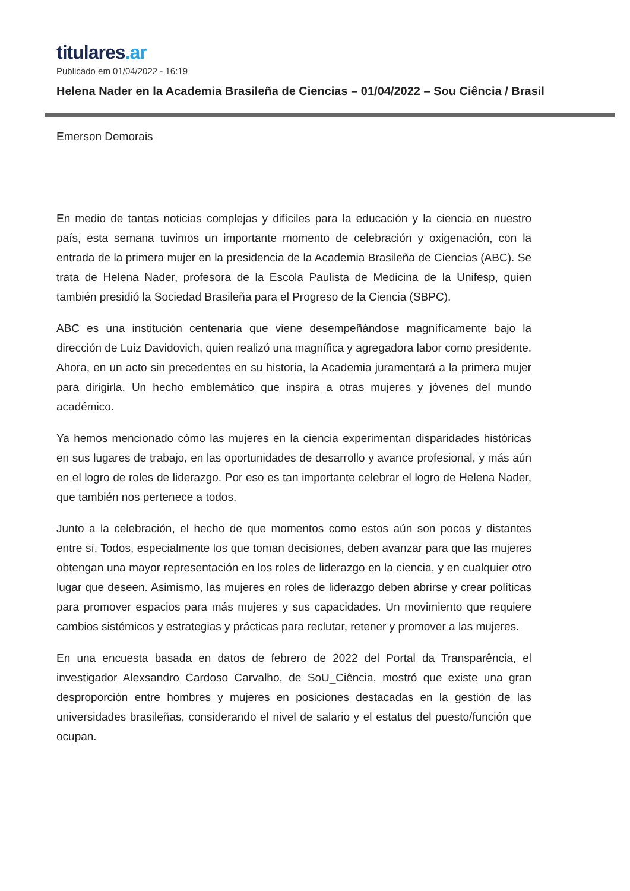titulares.ar
Publicado em 01/04/2022 - 16:19
Helena Nader en la Academia Brasileña de Ciencias – 01/04/2022 – Sou Ciência / Brasil
Emerson Demorais
En medio de tantas noticias complejas y difíciles para la educación y la ciencia en nuestro país, esta semana tuvimos un importante momento de celebración y oxigenación, con la entrada de la primera mujer en la presidencia de la Academia Brasileña de Ciencias (ABC). Se trata de Helena Nader, profesora de la Escola Paulista de Medicina de la Unifesp, quien también presidió la Sociedad Brasileña para el Progreso de la Ciencia (SBPC).
ABC es una institución centenaria que viene desempeñándose magníficamente bajo la dirección de Luiz Davidovich, quien realizó una magnífica y agregadora labor como presidente. Ahora, en un acto sin precedentes en su historia, la Academia juramentará a la primera mujer para dirigirla. Un hecho emblemático que inspira a otras mujeres y jóvenes del mundo académico.
Ya hemos mencionado cómo las mujeres en la ciencia experimentan disparidades históricas en sus lugares de trabajo, en las oportunidades de desarrollo y avance profesional, y más aún en el logro de roles de liderazgo. Por eso es tan importante celebrar el logro de Helena Nader, que también nos pertenece a todos.
Junto a la celebración, el hecho de que momentos como estos aún son pocos y distantes entre sí. Todos, especialmente los que toman decisiones, deben avanzar para que las mujeres obtengan una mayor representación en los roles de liderazgo en la ciencia, y en cualquier otro lugar que deseen. Asimismo, las mujeres en roles de liderazgo deben abrirse y crear políticas para promover espacios para más mujeres y sus capacidades. Un movimiento que requiere cambios sistémicos y estrategias y prácticas para reclutar, retener y promover a las mujeres.
En una encuesta basada en datos de febrero de 2022 del Portal da Transparência, el investigador Alexsandro Cardoso Carvalho, de SoU_Ciência, mostró que existe una gran desproporción entre hombres y mujeres en posiciones destacadas en la gestión de las universidades brasileñas, considerando el nivel de salario y el estatus del puesto/función que ocupan.